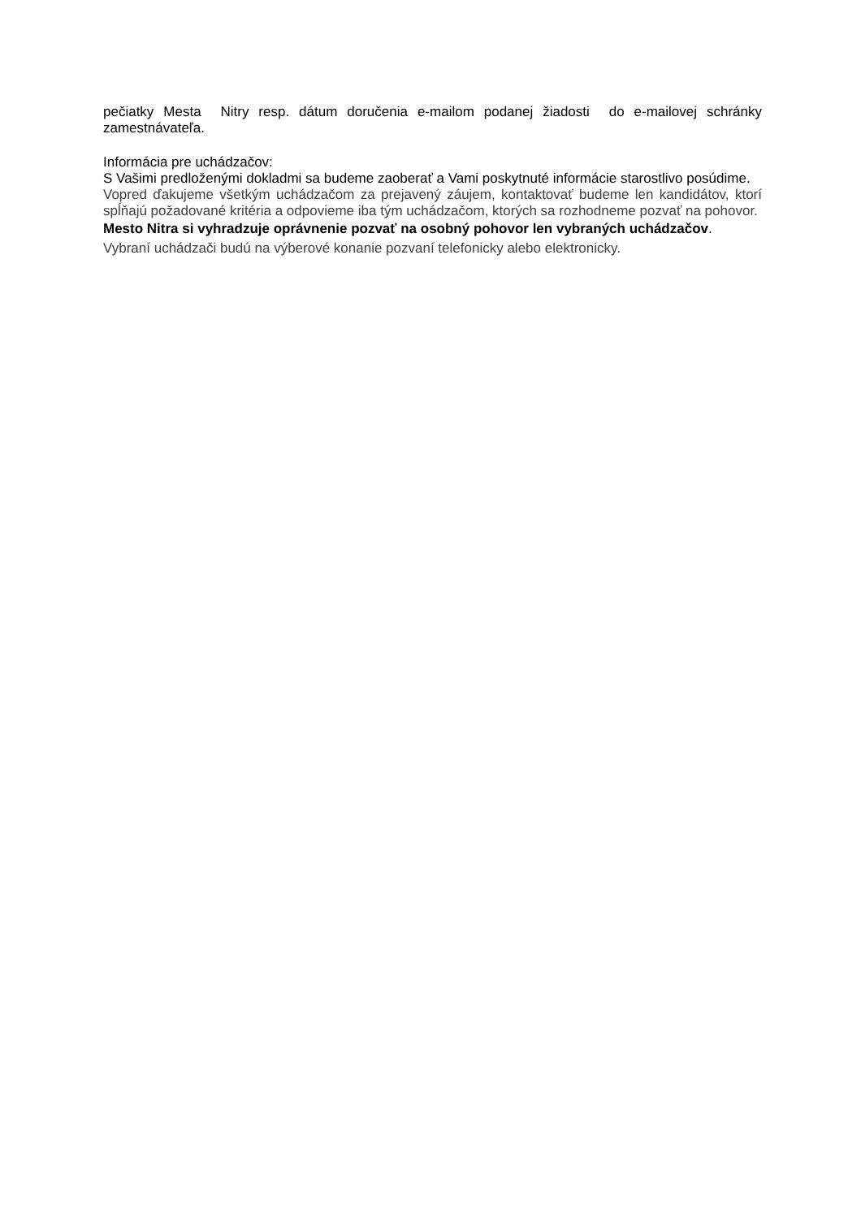pečiatky Mesta Nitry resp. dátum doručenia e-mailom podanej žiadosti do e-mailovej schránky zamestnávateľa.
Informácia pre uchádzačov:
S Vašimi predloženými dokladmi sa budeme zaoberať a Vami poskytnuté informácie starostlivo posúdime.
Vopred ďakujeme všetkým uchádzačom za prejavený záujem, kontaktovať budeme len kandidátov, ktorí spĺňajú požadované kritéria a odpovieme iba tým uchádzačom, ktorých sa rozhodneme pozvať na pohovor.
Mesto Nitra si vyhradzuje oprávnenie pozvať na osobný pohovor len vybraných uchádzačov.
Vybraní uchádzači budú na výberové konanie pozvaní telefonicky alebo elektronicky.